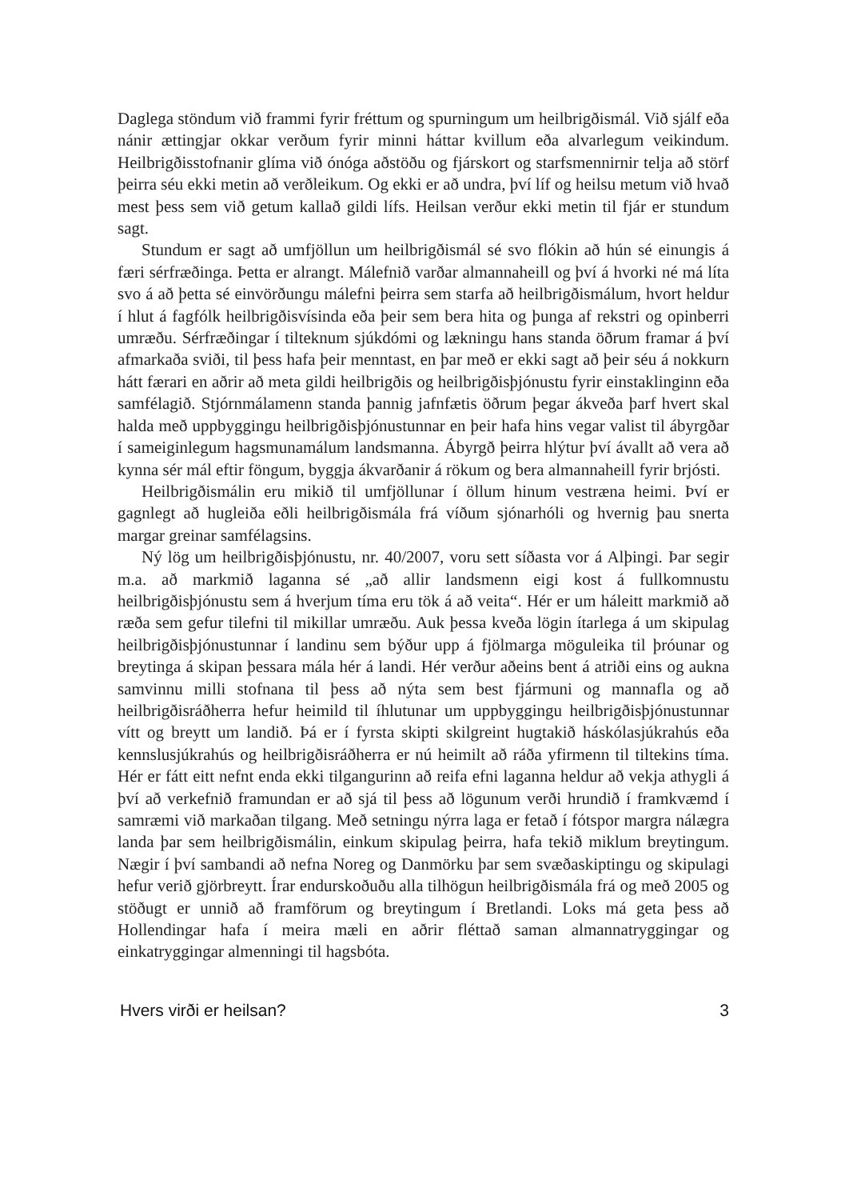Daglega stöndum við frammi fyrir fréttum og spurningum um heilbrigðismál. Við sjálf eða nánir ættingjar okkar verðum fyrir minni háttar kvillum eða alvarlegum veikindum. Heilbrigðisstofnanir glíma við ónóga aðstöðu og fjárskort og starfsmennirnir telja að störf þeirra séu ekki metin að verðleikum. Og ekki er að undra, því líf og heilsu metum við hvað mest þess sem við getum kallað gildi lífs. Heilsan verður ekki metin til fjár er stundum sagt.
Stundum er sagt að umfjöllun um heilbrigðismál sé svo flókin að hún sé einungis á færi sérfræðinga. Þetta er alrangt. Málefnið varðar almannaheill og því á hvorki né má líta svo á að þetta sé einvörðungu málefni þeirra sem starfa að heilbrigðismálum, hvort heldur í hlut á fagfólk heilbrigðisvísinda eða þeir sem bera hita og þunga af rekstri og opinberri umræðu. Sérfræðingar í tilteknum sjúkdómi og lækningu hans standa öðrum framar á því afmarkaða sviði, til þess hafa þeir menntast, en þar með er ekki sagt að þeir séu á nokkurn hátt færari en aðrir að meta gildi heilbrigðis og heilbrigðisþjónustu fyrir einstaklinginn eða samfélagið. Stjórnmálamenn standa þannig jafnfætis öðrum þegar ákveða þarf hvert skal halda með uppbyggingu heilbrigðisþjónustunnar en þeir hafa hins vegar valist til ábyrgðar í sameiginlegum hagsmunamálum landsmanna. Ábyrgð þeirra hlýtur því ávallt að vera að kynna sér mál eftir föngum, byggja ákvarðanir á rökum og bera almannaheill fyrir brjósti.
Heilbrigðismálin eru mikið til umfjöllunar í öllum hinum vestræna heimi. Því er gagnlegt að hugleiða eðli heilbrigðismála frá víðum sjónarhóli og hvernig þau snerta margar greinar samfélagsins.
Ný lög um heilbrigðisþjónustu, nr. 40/2007, voru sett síðasta vor á Alþingi. Þar segir m.a. að markmið laganna sé „að allir landsmenn eigi kost á fullkomnustu heilbrigðisþjónustu sem á hverjum tíma eru tök á að veita“. Hér er um háleitt markmið að ræða sem gefur tilefni til mikillar umræðu. Auk þessa kveða lögin ítarlega á um skipulag heilbrigðisþjónustunnar í landinu sem býður upp á fjölmarga möguleika til þróunar og breytinga á skipan þessara mála hér á landi. Hér verður aðeins bent á atriði eins og aukna samvinnu milli stofnana til þess að nýta sem best fjármuni og mannafla og að heilbrigðisráðherra hefur heimild til íhlutunar um uppbyggingu heilbrigðisþjónustunnar vítt og breytt um landið. Þá er í fyrsta skipti skilgreint hugtakið háskólasjúkrahús eða kennslusjúkrahús og heilbrigðisráðherra er nú heimilt að ráða yfirmenn til tiltekins tíma. Hér er fátt eitt nefnt enda ekki tilgangurinn að reifa efni laganna heldur að vekja athygli á því að verkefnið framundan er að sjá til þess að lögunum verði hrundið í framkvæmd í samræmi við markaðan tilgang. Með setningu nýrra laga er fetað í fótspor margra nálægra landa þar sem heilbrigðismálin, einkum skipulag þeirra, hafa tekið miklum breytingum. Nægir í því sambandi að nefna Noreg og Danmörku þar sem svæðaskiptingu og skipulagi hefur verið gjörbreytt. Írar endurskoðuðu alla tilhögun heilbrigðismála frá og með 2005 og stöðugt er unnið að framförum og breytingum í Bretlandi. Loks má geta þess að Hollendingar hafa í meira mæli en aðrir fléttað saman almannatryggingar og einkatryggingar almenningi til hagsbóta.
Hvers virði er heilsan? 3